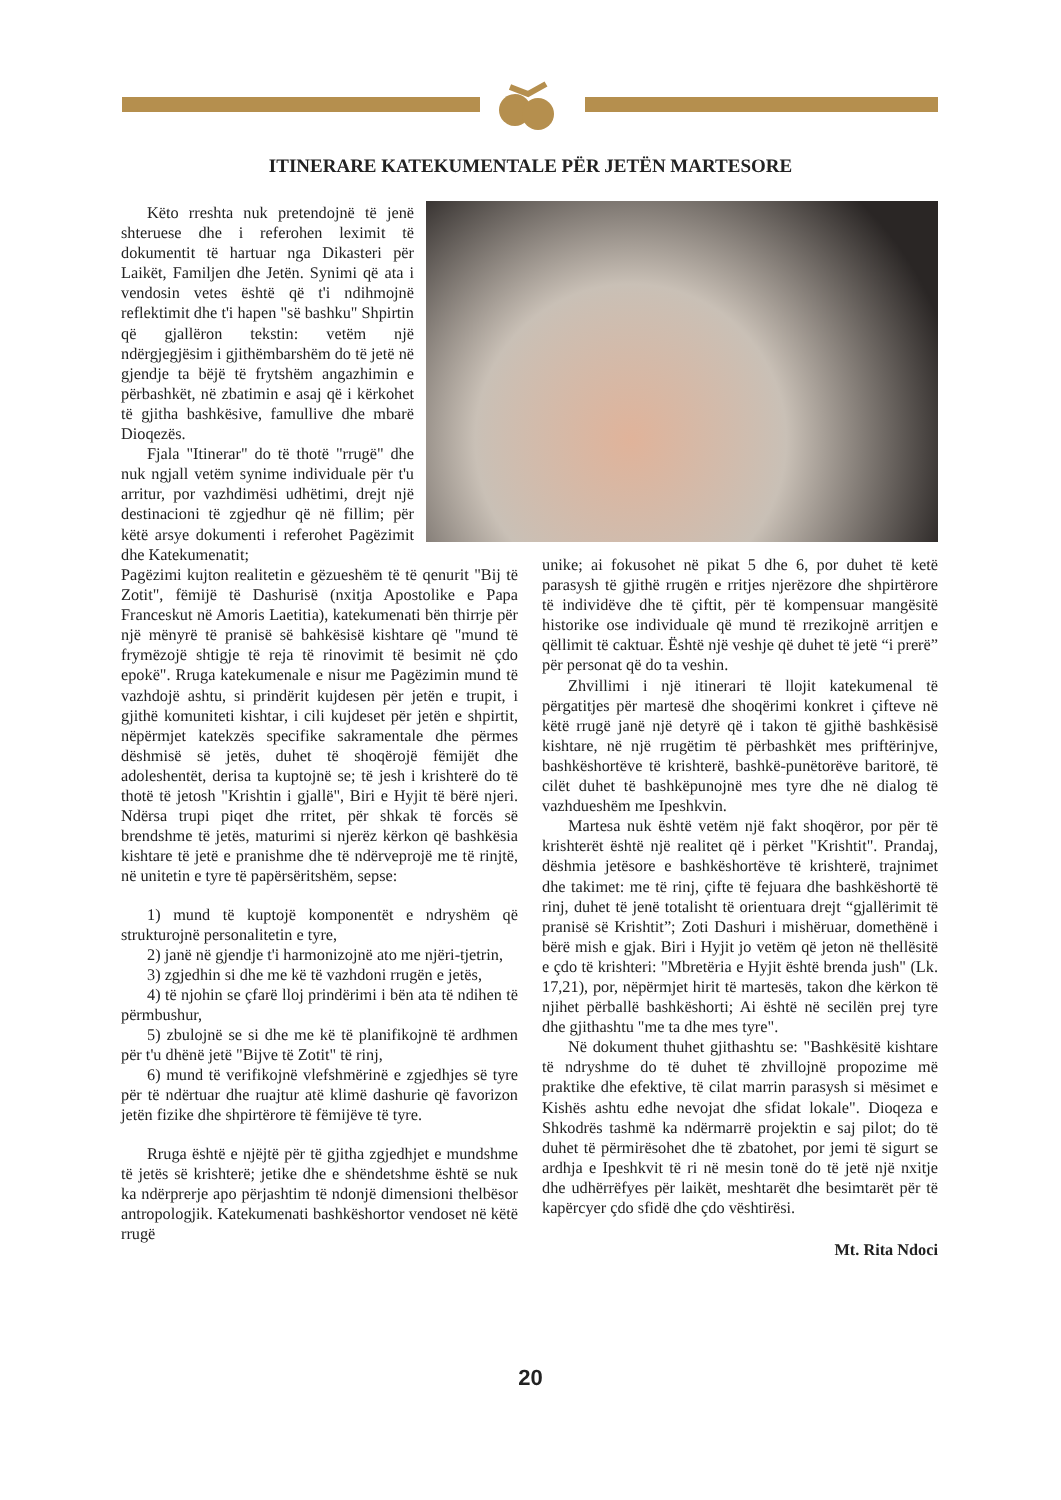ITINERARE KATEKUMENTALE PËR JETËN MARTESORE
Këto rreshta nuk pretendojnë të jenë shteruese dhe i referohen leximit të dokumentit të hartuar nga Dikasteri për Laikët, Familjen dhe Jetën. Synimi që ata i vendosin vetes është që t'i ndihmojnë reflektimit dhe t'i hapen "së bashku" Shpirtin që gjallëron tekstin: vetëm një ndërgjegjësim i gjithëmbarshëm do të jetë në gjendje ta bëjë të frytshëm angazhimin e përbashkët, në zbatimin e asaj që i kërkohet të gjitha bashkësive, famullive dhe mbarë Dioqezës.
Fjala "Itinerar" do të thotë "rrugë" dhe nuk ngjall vetëm synime individuale për t'u arritur, por vazhdimësi udhëtimi, drejt një destinacioni të zgjedhur që në fillim; për këtë arsye dokumenti i referohet Pagëzimit dhe Katekumenatit;
Pagëzimi kujton realitetin e gëzueshëm të të qenurit "Bij të Zotit", fëmijë të Dashurisë (nxitja Apostolike e Papa Franceskut në Amoris Laetitia), katekumenati bën thirrje për një mënyrë të pranisë së bahkësisë kishtare që "mund të frymëzojë shtigje të reja të rinovimit të besimit në çdo epokë". Rruga katekumenale e nisur me Pagëzimin mund të vazhdojë ashtu, si prindërit kujdesen për jetën e trupit, i gjithë komuniteti kishtar, i cili kujdeset për jetën e shpirtit, nëpërmjet katekzës specifike sakramentale dhe përmes dëshmisë së jetës, duhet të shoqërojë fëmijët dhe adoleshentët, derisa ta kuptojnë se; të jesh i krishterë do të thotë të jetosh "Krishtin i gjallë", Biri e Hyjit të bërë njeri. Ndërsa trupi piqet dhe rritet, për shkak të forcës së brendshme të jetës, maturimi si njerëz kërkon që bashkësia kishtare të jetë e pranishme dhe të ndërveprojë me të rinjtë, në unitetin e tyre të papërsëritshëm, sepse:
1) mund të kuptojë komponentët e ndryshëm që strukturojnë personalitetin e tyre,
2) janë në gjendje t'i harmonizojnë ato me njëri-tjetrin,
3) zgjedhin si dhe me kë të vazhdoni rrugën e jetës,
4) të njohin se çfarë lloj prindërimi i bën ata të ndihen të përmbushur,
5) zbulojnë se si dhe me kë të planifikojnë të ardhmen për t'u dhënë jetë "Bijve të Zotit" të rinj,
6) mund të verifikojnë vlefshmërinë e zgjedhjes së tyre për të ndërtuar dhe ruajtur atë klimë dashurie që favorizon jetën fizike dhe shpirtërore të fëmijëve të tyre.
Rruga është e njëjtë për të gjitha zgjedhjet e mundshme të jetës së krishterë; jetike dhe e shëndetshme është se nuk ka ndërprerje apo përjashtim të ndonjë dimensioni thelbësor antropologjik. Katekumenati bashkëshortor vendoset në këtë rrugë
unike; ai fokusohet në pikat 5 dhe 6, por duhet të ketë parasysh të gjithë rrugën e rritjes njerëzore dhe shpirtërore të individëve dhe të çiftit, për të kompensuar mangësitë historike ose individuale që mund të rrezikojnë arritjen e qëllimit të caktuar. Është një veshje që duhet të jetë “i prerë” për personat që do ta veshin.
Zhvillimi i një itinerari të llojit katekumenal të përgatitjes për martesë dhe shoqërimi konkret i çifteve në këtë rrugë janë një detyrë që i takon të gjithë bashkësisë kishtare, në një rrugëtim të përbashkët mes priftërinjve, bashkëshortëve të krishterë, bashkë-punëtorëve baritorë, të cilët duhet të bashkëpunojnë mes tyre dhe në dialog të vazhdueshëm me Ipeshkvin.
Martesa nuk është vetëm një fakt shoqëror, por për të krishterët është një realitet që i përket "Krishtit". Prandaj, dëshmia jetësore e bashkëshortëve të krishterë, trajnimet dhe takimet: me të rinj, çifte të fejuara dhe bashkëshortë të rinj, duhet të jenë totalisht të orientuara drejt “gjallërimit të pranisë së Krishtit”; Zoti Dashuri i mishëruar, domethënë i bërë mish e gjak. Biri i Hyjit jo vetëm që jeton në thellësitë e çdo të krishteri: "Mbretëria e Hyjit është brenda jush" (Lk. 17,21), por, nëpërmjet hirit të martesës, takon dhe kërkon të njihet përballë bashkëshorti; Ai është në secilën prej tyre dhe gjithashtu "me ta dhe mes tyre".
Në dokument thuhet gjithashtu se: "Bashkësitë kishtare të ndryshme do të duhet të zhvillojnë propozime më praktike dhe efektive, të cilat marrin parasysh si mësimet e Kishës ashtu edhe nevojat dhe sfidat lokale". Dioqeza e Shkodrës tashmë ka ndërmarrë projektin e saj pilot; do të duhet të përmirësohet dhe të zbatohet, por jemi të sigurt se ardhja e Ipeshkvit të ri në mesin tonë do të jetë një nxitje dhe udhërrëfyes për laikët, meshtarët dhe besimtarët për të kapërcyer çdo sfidë dhe çdo vështirësi.
Mt. Rita Ndoci
20